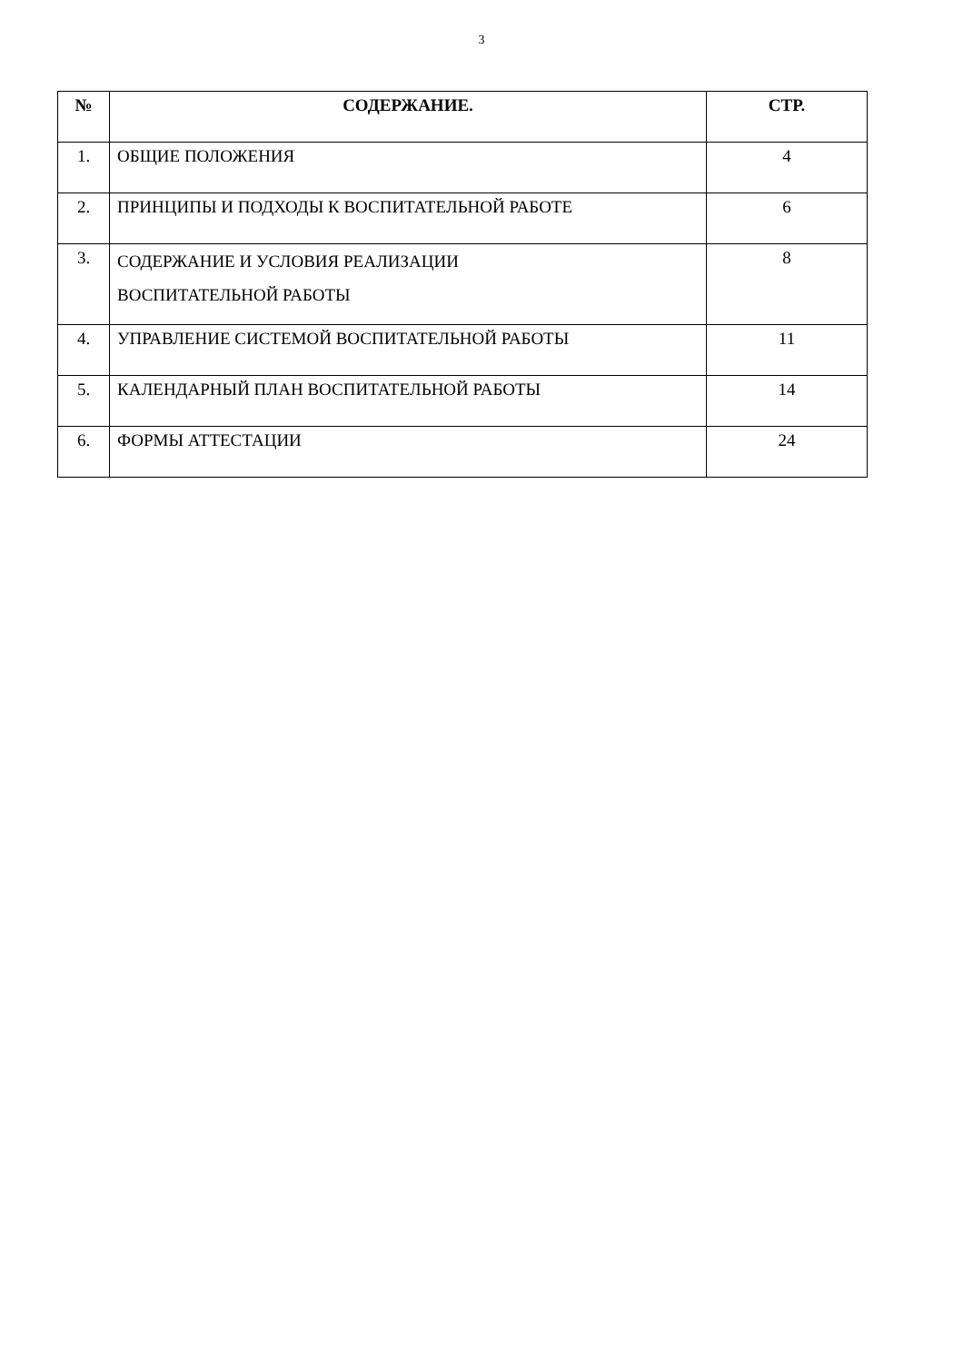3
| № | СОДЕРЖАНИЕ. | СТР. |
| --- | --- | --- |
| 1. | ОБЩИЕ ПОЛОЖЕНИЯ | 4 |
| 2. | ПРИНЦИПЫ И ПОДХОДЫ К ВОСПИТАТЕЛЬНОЙ РАБОТЕ | 6 |
| 3. | СОДЕРЖАНИЕ И УСЛОВИЯ РЕАЛИЗАЦИИ ВОСПИТАТЕЛЬНОЙ РАБОТЫ | 8 |
| 4. | УПРАВЛЕНИЕ СИСТЕМОЙ ВОСПИТАТЕЛЬНОЙ РАБОТЫ | 11 |
| 5. | КАЛЕНДАРНЫЙ ПЛАН ВОСПИТАТЕЛЬНОЙ РАБОТЫ | 14 |
| 6. | ФОРМЫ АТТЕСТАЦИИ | 24 |